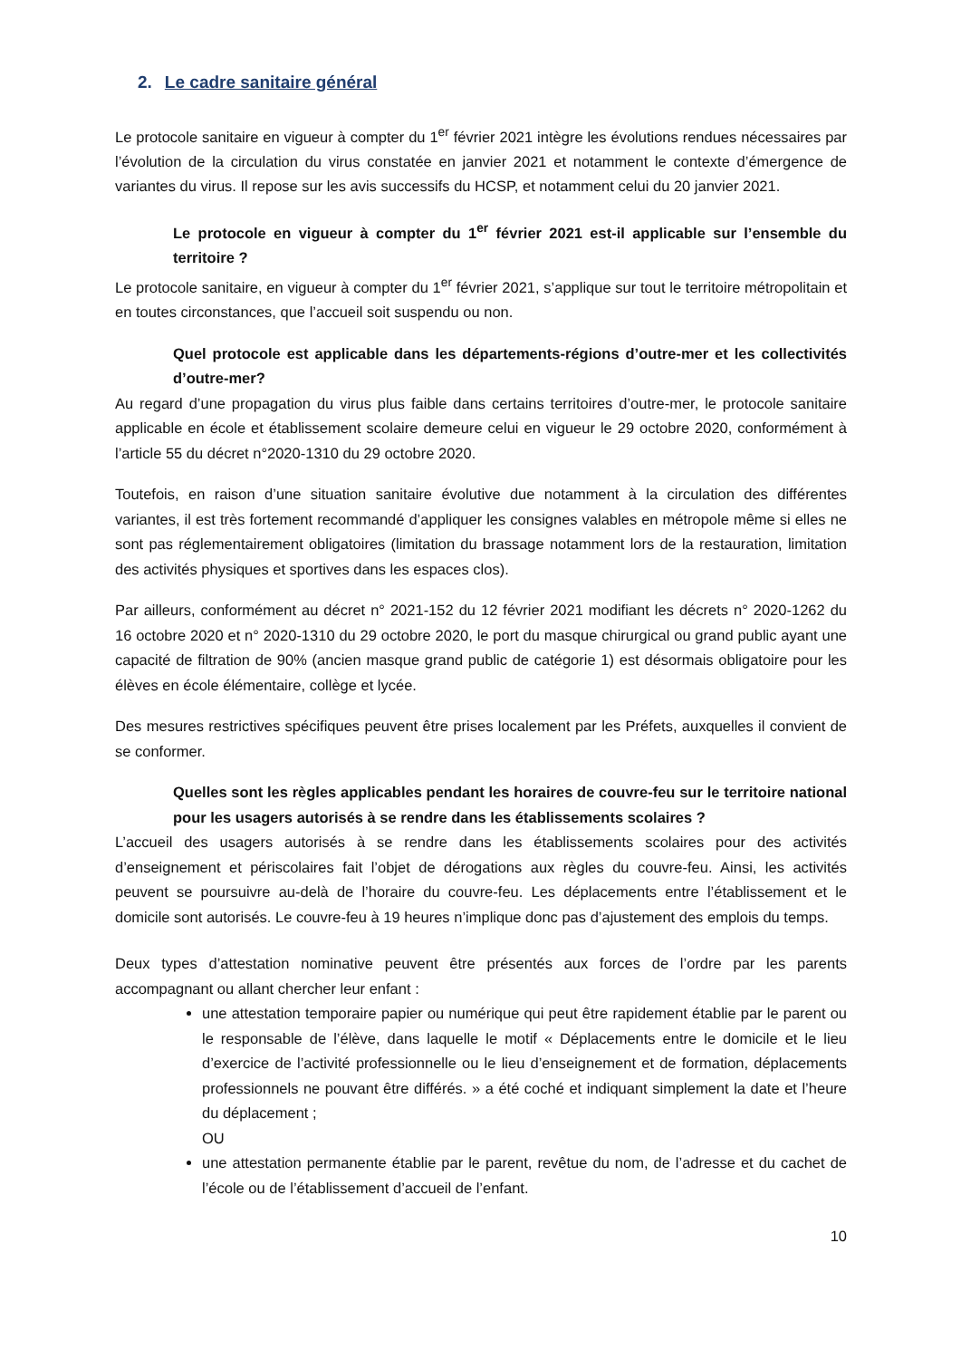2. Le cadre sanitaire général
Le protocole sanitaire en vigueur à compter du 1<sup>er</sup> février 2021 intègre les évolutions rendues nécessaires par l’évolution de la circulation du virus constatée en janvier 2021 et notamment le contexte d’émergence de variantes du virus. Il repose sur les avis successifs du HCSP, et notamment celui du 20 janvier 2021.
Le protocole en vigueur à compter du 1<sup>er</sup> février 2021 est-il applicable sur l’ensemble du territoire ?
Le protocole sanitaire, en vigueur à compter du 1<sup>er</sup> février 2021, s’applique sur tout le territoire métropolitain et en toutes circonstances, que l’accueil soit suspendu ou non.
Quel protocole est applicable dans les départements-régions d’outre-mer et les collectivités d’outre-mer?
Au regard d’une propagation du virus plus faible dans certains territoires d’outre-mer, le protocole sanitaire applicable en école et établissement scolaire demeure celui en vigueur le 29 octobre 2020, conformément à l’article 55 du décret n°2020-1310 du 29 octobre 2020.
Toutefois, en raison d’une situation sanitaire évolutive due notamment à la circulation des différentes variantes, il est très fortement recommandé d’appliquer les consignes valables en métropole même si elles ne sont pas réglementairement obligatoires (limitation du brassage notamment lors de la restauration, limitation des activités physiques et sportives dans les espaces clos).
Par ailleurs, conformément au décret n° 2021-152 du 12 février 2021 modifiant les décrets n° 2020-1262 du 16 octobre 2020 et n° 2020-1310 du 29 octobre 2020, le port du masque chirurgical ou grand public ayant une capacité de filtration de 90% (ancien masque grand public de catégorie 1) est désormais obligatoire pour les élèves en école élémentaire, collège et lycée.
Des mesures restrictives spécifiques peuvent être prises localement par les Préfets, auxquelles il convient de se conformer.
Quelles sont les règles applicables pendant les horaires de couvre-feu sur le territoire national pour les usagers autorisés à se rendre dans les établissements scolaires ?
L’accueil des usagers autorisés à se rendre dans les établissements scolaires pour des activités d’enseignement et périscolaires fait l’objet de dérogations aux règles du couvre-feu. Ainsi, les activités peuvent se poursuivre au-delà de l’horaire du couvre-feu. Les déplacements entre l’établissement et le domicile sont autorisés. Le couvre-feu à 19 heures n’implique donc pas d’ajustement des emplois du temps.
Deux types d’attestation nominative peuvent être présentés aux forces de l’ordre par les parents accompagnant ou allant chercher leur enfant :
une attestation temporaire papier ou numérique qui peut être rapidement établie par le parent ou le responsable de l’élève, dans laquelle le motif « Déplacements entre le domicile et le lieu d’exercice de l’activité professionnelle ou le lieu d’enseignement et de formation, déplacements professionnels ne pouvant être différés. » a été coché et indiquant simplement la date et l’heure du déplacement ;
OU
une attestation permanente établie par le parent, revêtue du nom, de l’adresse et du cachet de l’école ou de l’établissement d’accueil de l’enfant.
10